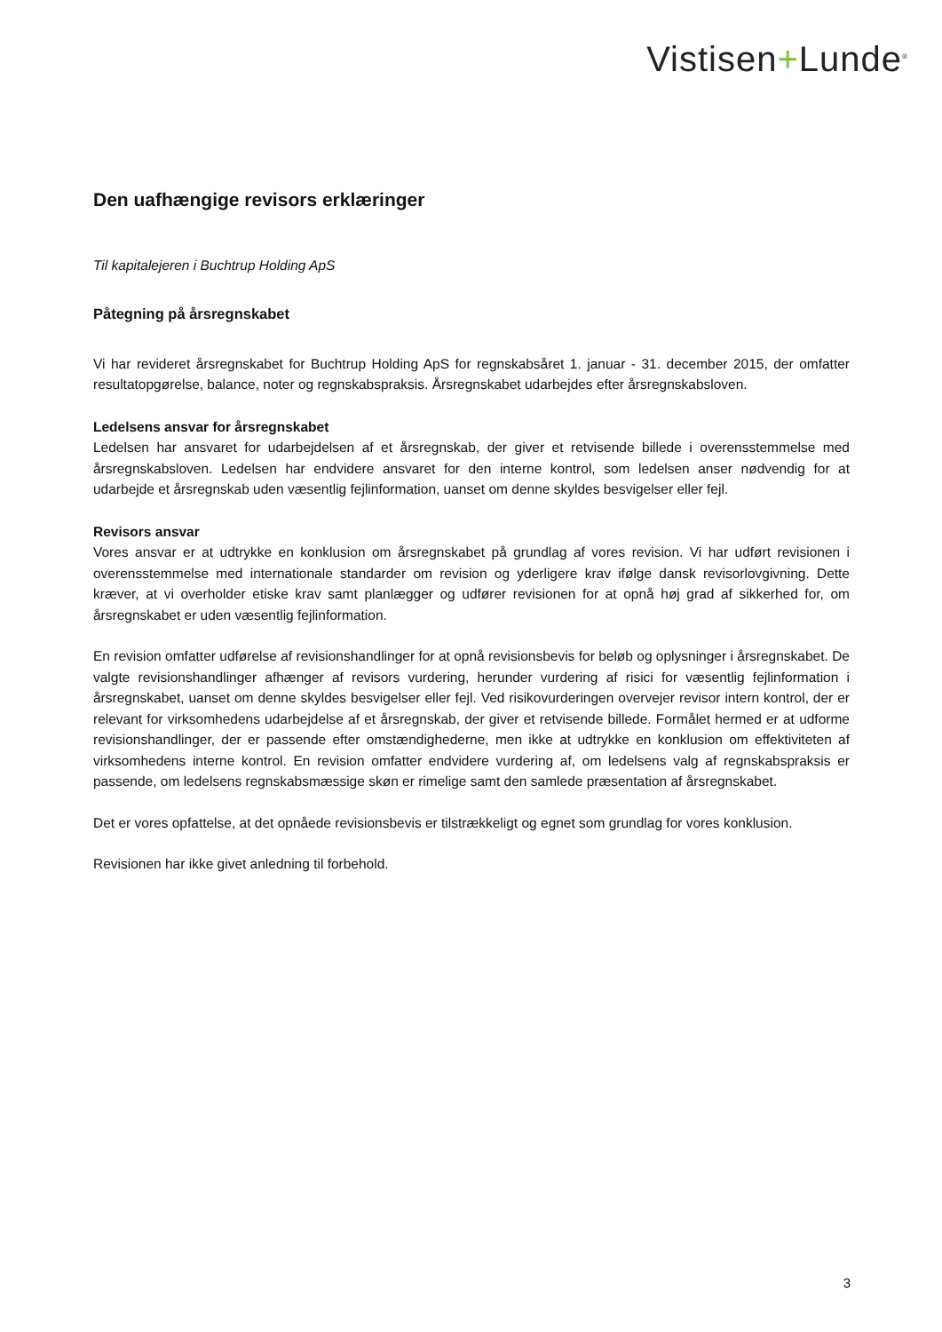Vistisen+Lunde<sup>®</sup>
Den uafhængige revisors erklæringer
Til kapitalejeren i Buchtrup Holding ApS
Påtegning på årsregnskabet
Vi har revideret årsregnskabet for Buchtrup Holding ApS for regnskabsåret 1. januar - 31. december 2015, der omfatter resultatopgørelse, balance, noter og regnskabspraksis. Årsregnskabet udarbejdes efter årsregnskabsloven.
Ledelsens ansvar for årsregnskabet
Ledelsen har ansvaret for udarbejdelsen af et årsregnskab, der giver et retvisende billede i overensstemmelse med årsregnskabsloven. Ledelsen har endvidere ansvaret for den interne kontrol, som ledelsen anser nødvendig for at udarbejde et årsregnskab uden væsentlig fejlinformation, uanset om denne skyldes besvigelser eller fejl.
Revisors ansvar
Vores ansvar er at udtrykke en konklusion om årsregnskabet på grundlag af vores revision. Vi har udført revisionen i overensstemmelse med internationale standarder om revision og yderligere krav ifølge dansk revisorlovgivning. Dette kræver, at vi overholder etiske krav samt planlægger og udfører revisionen for at opnå høj grad af sikkerhed for, om årsregnskabet er uden væsentlig fejlinformation.
En revision omfatter udførelse af revisionshandlinger for at opnå revisionsbevis for beløb og oplysninger i årsregnskabet. De valgte revisionshandlinger afhænger af revisors vurdering, herunder vurdering af risici for væsentlig fejlinformation i årsregnskabet, uanset om denne skyldes besvigelser eller fejl. Ved risikovurderingen overvejer revisor intern kontrol, der er relevant for virksomhedens udarbejdelse af et årsregnskab, der giver et retvisende billede. Formålet hermed er at udforme revisionshandlinger, der er passende efter omstændighederne, men ikke at udtrykke en konklusion om effektiviteten af virksomhedens interne kontrol. En revision omfatter endvidere vurdering af, om ledelsens valg af regnskabspraksis er passende, om ledelsens regnskabsmæssige skøn er rimelige samt den samlede præsentation af årsregnskabet.
Det er vores opfattelse, at det opnåede revisionsbevis er tilstrækkeligt og egnet som grundlag for vores konklusion.
Revisionen har ikke givet anledning til forbehold.
3